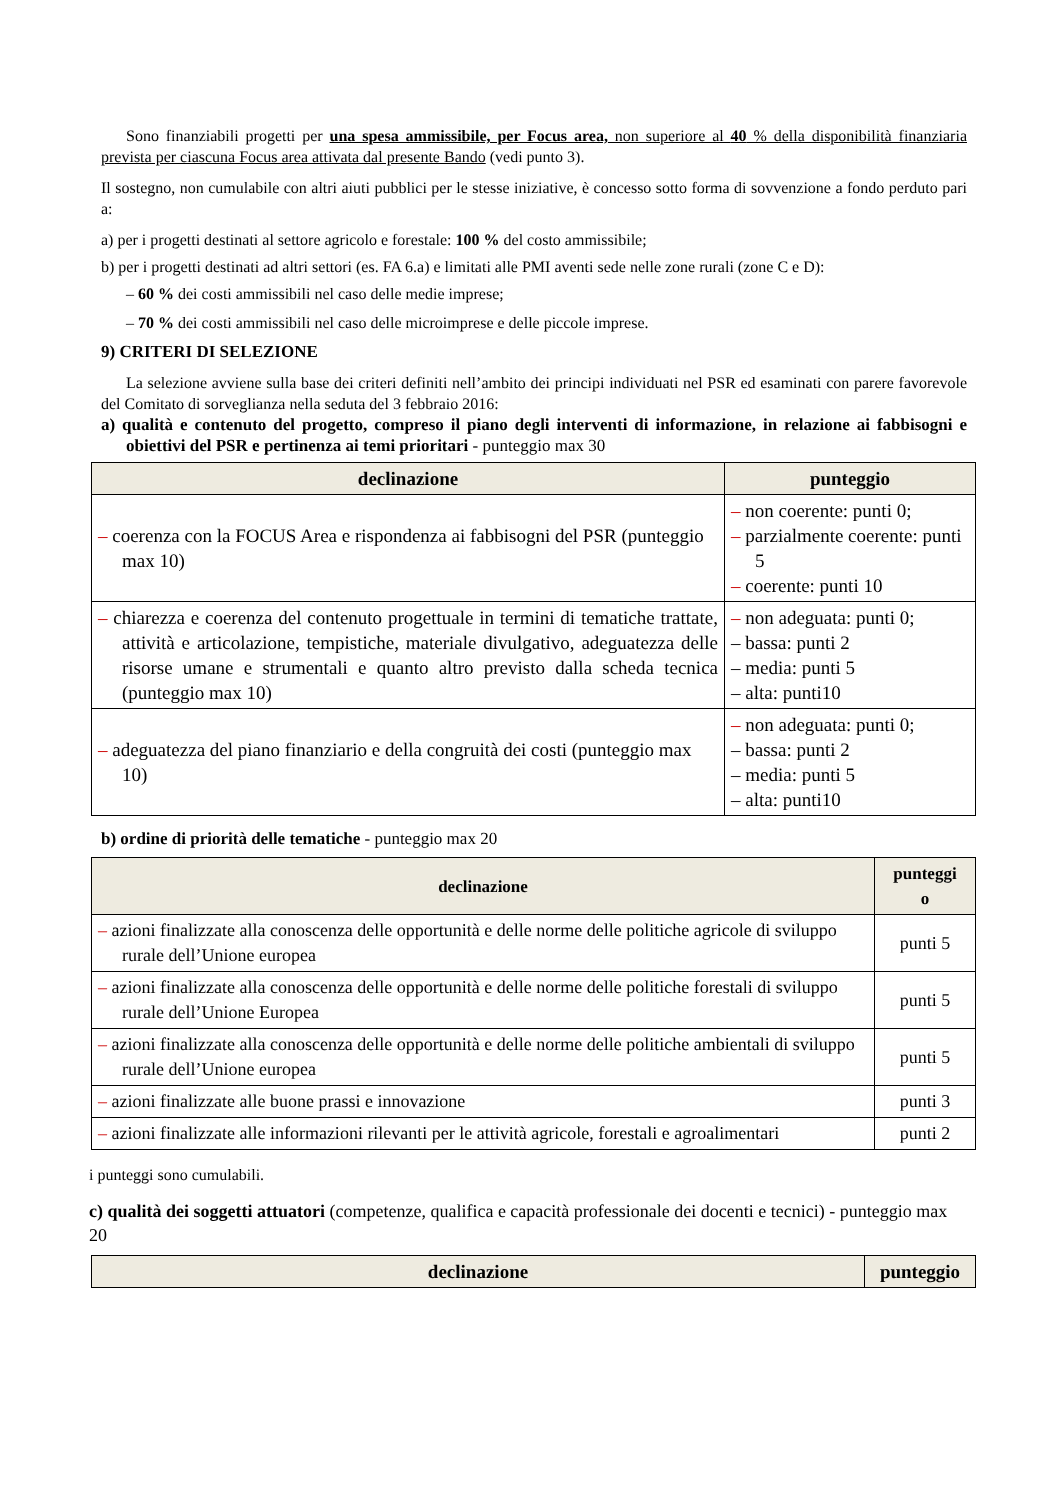Sono finanziabili progetti per una spesa ammissibile, per Focus area, non superiore al 40 % della disponibilità finanziaria prevista per ciascuna Focus area attivata dal presente Bando (vedi punto 3).
Il sostegno, non cumulabile con altri aiuti pubblici per le stesse iniziative, è concesso sotto forma di sovvenzione a fondo perduto pari a:
a) per i progetti destinati al settore agricolo e forestale: 100 % del costo ammissibile;
b) per i progetti destinati ad altri settori (es. FA 6.a) e limitati alle PMI aventi sede nelle zone rurali (zone C e D):
– 60 % dei costi ammissibili nel caso delle medie imprese;
– 70 % dei costi ammissibili nel caso delle microimprese e delle piccole imprese.
9) CRITERI DI SELEZIONE
La selezione avviene sulla base dei criteri definiti nell’ambito dei principi individuati nel PSR ed esaminati con parere favorevole del Comitato di sorveglianza nella seduta del 3 febbraio 2016:
a) qualità e contenuto del progetto, compreso il piano degli interventi di informazione, in relazione ai fabbisogni e obiettivi del PSR e pertinenza ai temi prioritari - punteggio max 30
| declinazione | punteggio |
| --- | --- |
| – coerenza con la FOCUS Area e rispondenza ai fabbisogni del PSR (punteggio max 10) | – non coerente: punti 0; – parzialmente coerente: punti 5 – coerente: punti 10 |
| – chiarezza e coerenza del contenuto progettuale in termini di tematiche trattate, attività e articolazione, tempistiche, materiale divulgativo, adeguatezza delle risorse umane e strumentali e quanto altro previsto dalla scheda tecnica (punteggio max 10) | – non adeguata: punti 0; – bassa: punti 2 – media: punti 5 – alta: punti10 |
| – adeguatezza del piano finanziario e della congruità dei costi (punteggio max 10) | – non adeguata: punti 0; – bassa: punti 2 – media: punti 5 – alta: punti10 |
b) ordine di priorità delle tematiche - punteggio max 20
| declinazione | punteggi o |
| --- | --- |
| – azioni finalizzate alla conoscenza delle opportunità e delle norme delle politiche agricole di sviluppo rurale dell’Unione europea | punti 5 |
| – azioni finalizzate alla conoscenza delle opportunità e delle norme delle politiche forestali di sviluppo rurale dell’Unione Europea | punti 5 |
| – azioni finalizzate alla conoscenza delle opportunità e delle norme delle politiche ambientali di sviluppo rurale dell’Unione europea | punti 5 |
| – azioni finalizzate alle buone prassi e innovazione | punti 3 |
| – azioni finalizzate alle informazioni rilevanti per le attività agricole, forestali e agroalimentari | punti 2 |
i punteggi sono cumulabili.
c) qualità dei soggetti attuatori (competenze, qualifica e capacità professionale dei docenti e tecnici) - punteggio max 20
| declinazione | punteggio |
| --- | --- |